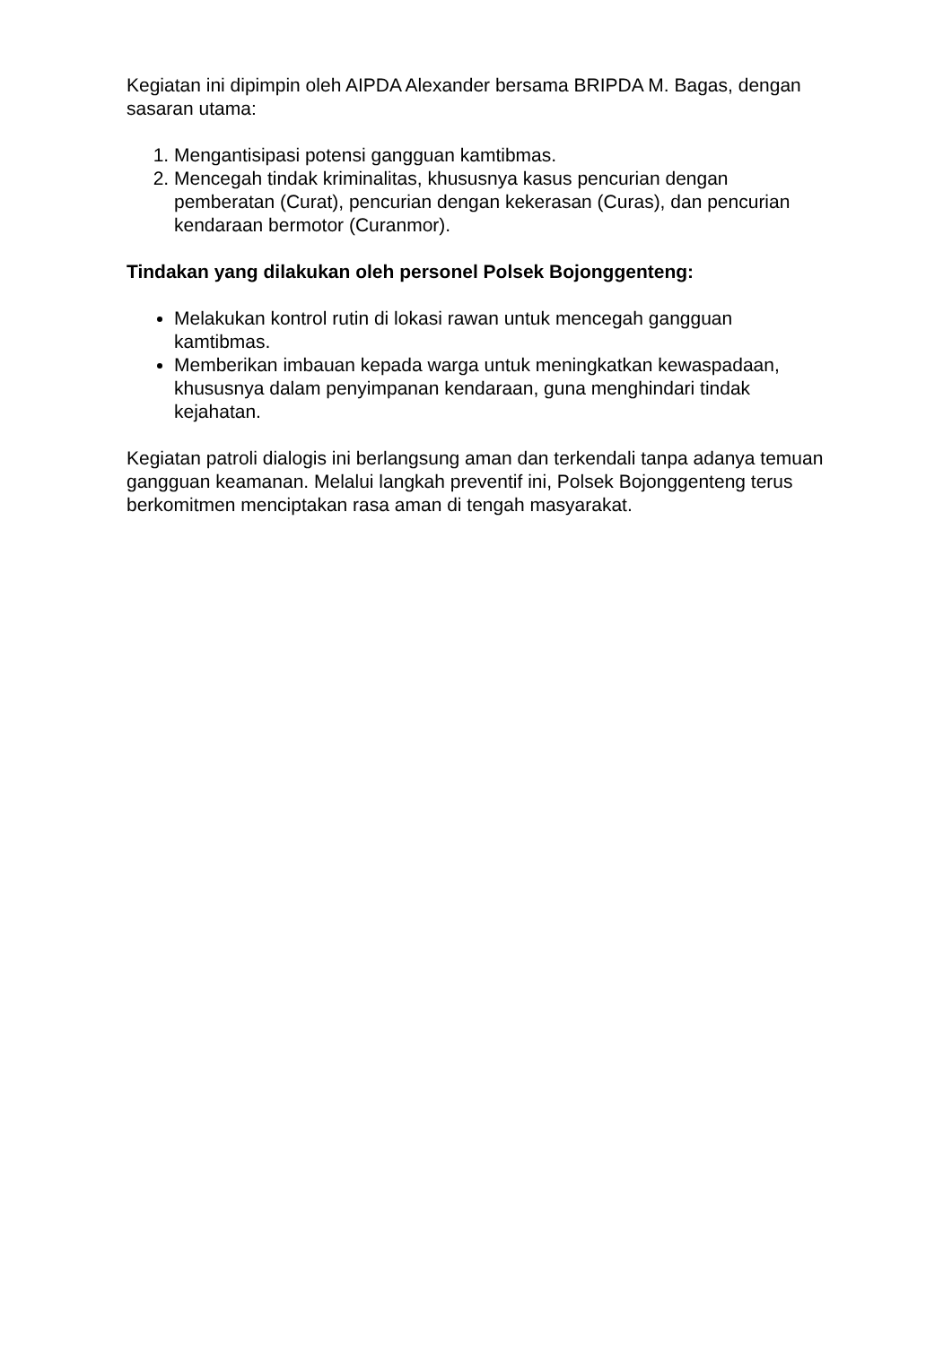Kegiatan ini dipimpin oleh AIPDA Alexander bersama BRIPDA M. Bagas, dengan sasaran utama:
1. Mengantisipasi potensi gangguan kamtibmas.
2. Mencegah tindak kriminalitas, khususnya kasus pencurian dengan pemberatan (Curat), pencurian dengan kekerasan (Curas), dan pencurian kendaraan bermotor (Curanmor).
Tindakan yang dilakukan oleh personel Polsek Bojonggenteng:
Melakukan kontrol rutin di lokasi rawan untuk mencegah gangguan kamtibmas.
Memberikan imbauan kepada warga untuk meningkatkan kewaspadaan, khususnya dalam penyimpanan kendaraan, guna menghindari tindak kejahatan.
Kegiatan patroli dialogis ini berlangsung aman dan terkendali tanpa adanya temuan gangguan keamanan. Melalui langkah preventif ini, Polsek Bojonggenteng terus berkomitmen menciptakan rasa aman di tengah masyarakat.